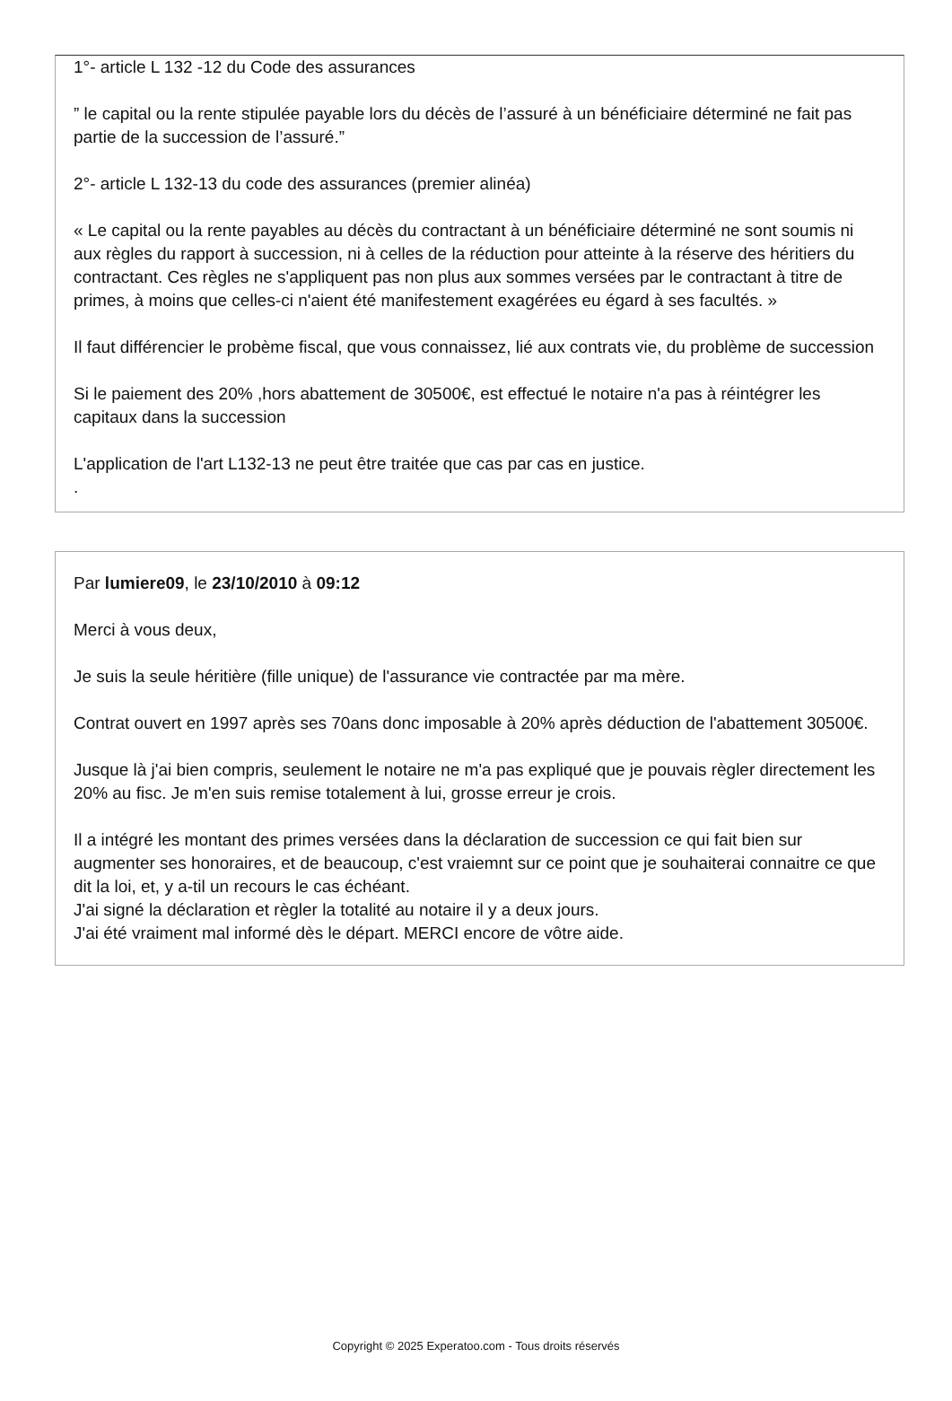1°- article L 132 -12 du Code des assurances
” le capital ou la rente stipulée payable lors du décès de l’assuré à un bénéficiaire déterminé ne fait pas partie de la succession de l’assuré.”
2°- article L 132-13 du code des assurances (premier alinéa)
« Le capital ou la rente payables au décès du contractant à un bénéficiaire déterminé ne sont soumis ni aux règles du rapport à succession, ni à celles de la réduction pour atteinte à la réserve des héritiers du contractant. Ces règles ne s'appliquent pas non plus aux sommes versées par le contractant à titre de primes, à moins que celles-ci n'aient été manifestement exagérées eu égard à ses facultés. »
Il faut différencier le probème fiscal, que vous connaissez, lié aux contrats vie, du problème de succession
Si le paiement des 20% ,hors abattement de 30500€, est effectué le notaire n'a pas à réintégrer les capitaux dans la succession
L'application de l'art L132-13 ne peut être traitée que cas par cas en justice.
.
Par lumiere09, le 23/10/2010 à 09:12
Merci à vous deux,
Je suis la seule héritière (fille unique) de l'assurance vie contractée par ma mère.
Contrat ouvert en 1997 après ses 70ans donc imposable à 20% après déduction de l'abattement 30500€.
Jusque là j'ai bien compris, seulement le notaire ne m'a pas expliqué que je pouvais règler directement les 20% au fisc. Je m'en suis remise totalement à lui, grosse erreur je crois.
Il a intégré les montant des primes versées dans la déclaration de succession ce qui fait bien sur augmenter ses honoraires, et de beaucoup, c'est vraiemnt sur ce point que je souhaiterai connaitre ce que dit la loi, et, y a-til un recours le cas échéant.
J'ai signé la déclaration et règler la totalité au notaire il y a deux jours.
J'ai été vraiment mal informé dès le départ. MERCI encore de vôtre aide.
Copyright © 2025 Experatoo.com - Tous droits réservés